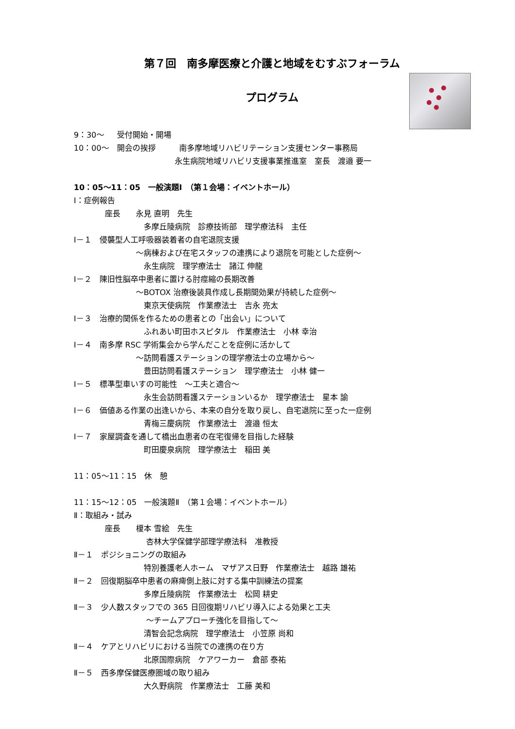第７回　南多摩医療と介護と地域をむすぶフォーラム
プログラム
9：30～　 受付開始・開場
10：00～　開会の挨拶　　　南多摩地域リハビリテーション支援センター事務局
　　　　　　　　　　　　　永生病院地域リハビリ支援事業推進室　室長　渡邉 要一
10：05～11：05　一般演題Ⅰ　（第１会場：イベントホール）
Ⅰ：症例報告
　　　　座長　　永見 直明　先生
　　　　　　　　　多摩丘陵病院　診療技術部　理学療法科　主任
Ⅰ－１　侵襲型人工呼吸器装着者の自宅退院支援
　　　　　　　　～病棟および在宅スタッフの連携により退院を可能とした症例～
　　　　　　　　　永生病院　理学療法士　諸江 伸龍
Ⅰ－２　陳旧性脳卒中患者に置ける肘痙縮の長期改善
　　　　　　　　～BOTOX 治療後装具作成し長期間効果が持続した症例～
　　　　　　　　　東京天使病院　作業療法士　吉永 亮太
Ⅰ－３　治療的関係を作るための患者との「出会い」について
　　　　　　　　　ふれあい町田ホスピタル　作業療法士　小林 幸治
Ⅰ－４　南多摩 RSC 学術集会から学んだことを症例に活かして
　　　　　　　　～訪問看護ステーションの理学療法士の立場から～
　　　　　　　　　豊田訪問看護ステーション　理学療法士　小林 健一
Ⅰ－５　標準型車いすの可能性　～工夫と適合～
　　　　　　　　　永生会訪問看護ステーションいるか　理学療法士　星本 諭
Ⅰ－６　価値ある作業の出逢いから、本来の自分を取り戻し、自宅退院に至った一症例
　　　　　　　　　青梅三慶病院　作業療法士　渡邉 恒太
Ⅰ－７　家屋調査を通して橋出血患者の在宅復帰を目指した経験
　　　　　　　　　町田慶泉病院　理学療法士　稲田 美
11：05～11：15　休　憩
11：15～12：05　一般演題Ⅱ　（第１会場：イベントホール）
Ⅱ：取組み・試み
　　　　座長　　榎本 雪絵　先生
　　　　　　　　　 杏林大学保健学部理学療法科　准教授
Ⅱ－１　ポジショニングの取組み
　　　　　　　　　特別養護老人ホーム　マザアス日野　作業療法士　越路 雄祐
Ⅱ－２　回復期脳卒中患者の麻痺側上肢に対する集中訓練法の提案
　　　　　　　　　多摩丘陵病院　作業療法士　松岡 耕史
Ⅱ－３　少人数スタッフでの 365 日回復期リハビリ導入による効果と工夫
　　　　　　　　　 ～チームアプローチ強化を目指して～
　　　　　　　　　清智会記念病院　理学療法士　小笠原 尚和
Ⅱ－４　ケアとリハビリにおける当院での連携の在り方
　　　　　　　　　北原国際病院　ケアワーカー　倉部 泰祐
Ⅱ－５　西多摩保健医療圏域の取り組み
　　　　　　　　　大久野病院　作業療法士　工藤 美和